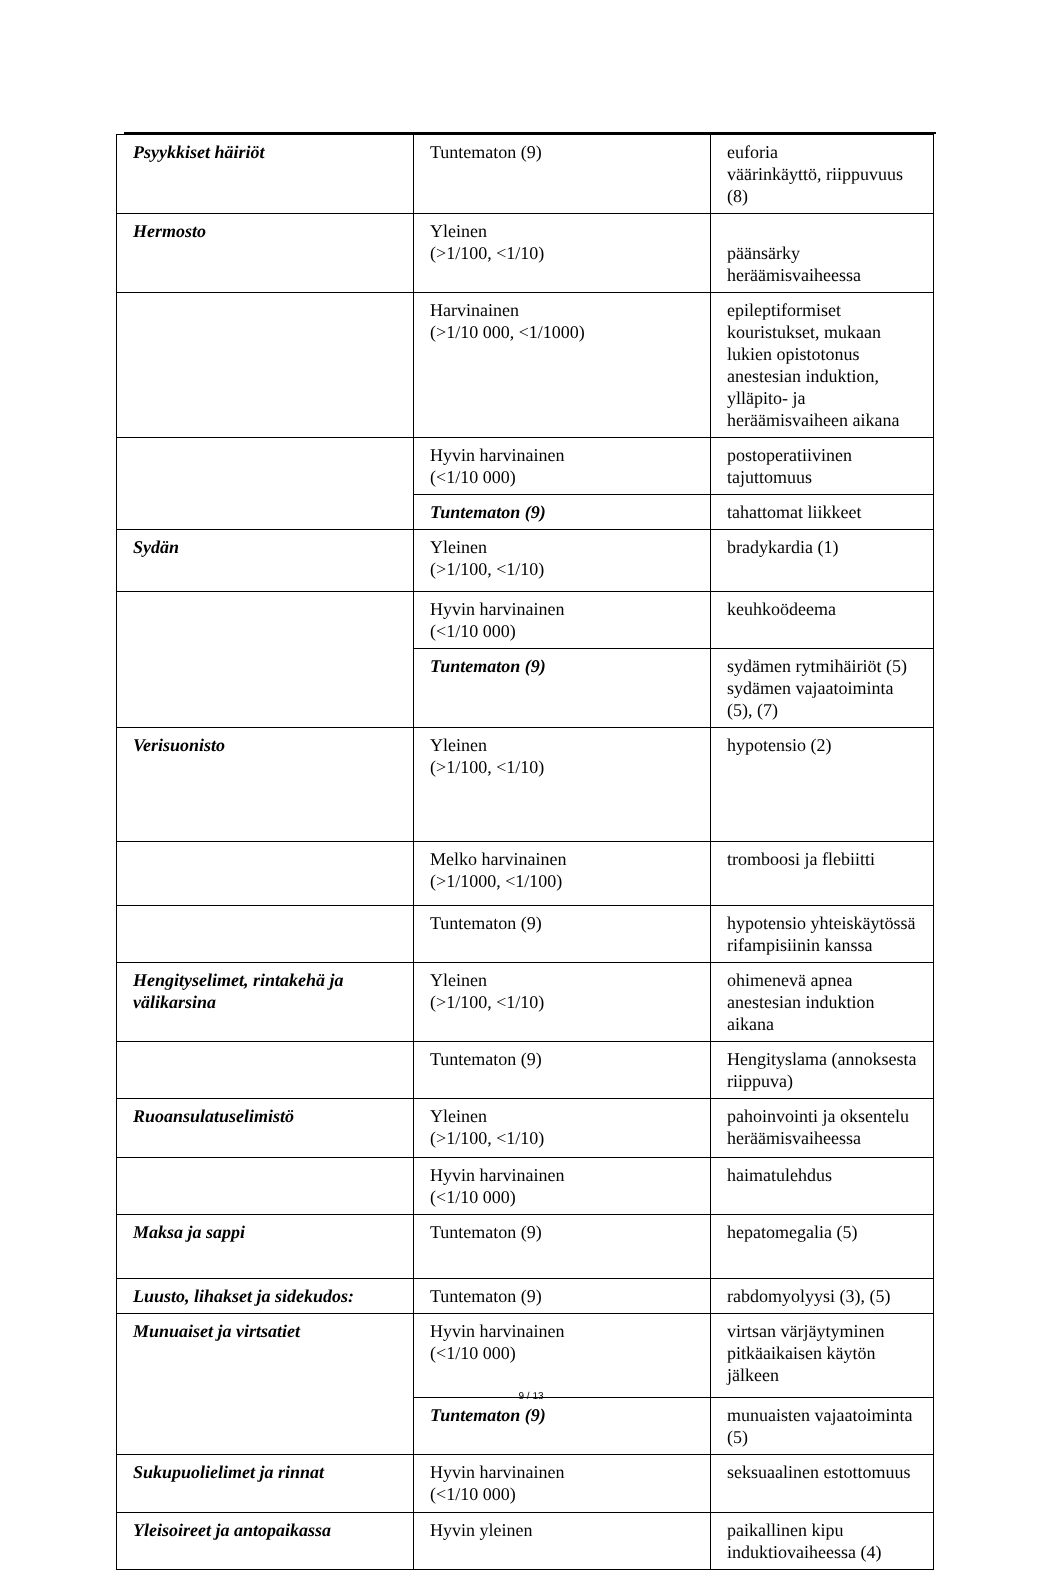| Psyykkiset häiriöt | Tuntematon (9) | euforia väärinkäyttö, riippuvuus (8) |
| Hermosto | Yleinen (>1/100, <1/10) | päänsärky heräämisvaiheessa |
| | Harvinainen (>1/10 000, <1/1000) | epileptiformiset kouristukset, mukaan lukien opistotonus anestesian induktion, ylläpito- ja heräämisvaiheen aikana |
| | Hyvin harvinainen (<1/10 000) | postoperatiivinen tajuttomuus |
| | Tuntematon (9) | tahattomat liikkeet |
| Sydän | Yleinen (>1/100, <1/10) | bradykardia (1) |
| | Hyvin harvinainen (<1/10 000) | keuhkoödeema |
| | Tuntematon (9) | sydämen rytmihäiriöt (5) sydämen vajaatoiminta (5), (7) |
| Verisuonisto | Yleinen (>1/100, <1/10) | hypotensio (2) |
| | Melko harvinainen (>1/1000, <1/100) | tromboosi ja flebiitti |
| | Tuntematon (9) | hypotensio yhteiskäytössä rifampisiinin kanssa |
| Hengityselimet, rintakehä ja välikarsina | Yleinen (>1/100, <1/10) | ohimenevä apnea anestesian induktion aikana |
| | Tuntematon (9) | Hengityslama (annoksesta riippuva) |
| Ruoansulatuselimistö | Yleinen (>1/100, <1/10) | pahoinvointi ja oksentelu heräämisvaiheessa |
| | Hyvin harvinainen (<1/10 000) | haimatulehdus |
| Maksa ja sappi | Tuntematon (9) | hepatomegalia (5) |
| Luusto, lihakset ja sidekudos: | Tuntematon (9) | rabdomyolyysi (3), (5) |
| Munuaiset ja virtsatiet | Hyvin harvinainen (<1/10 000) | virtsan värjäytyminen pitkäaikaisen käytön jälkeen |
| | Tuntematon (9) | munuaisten vajaatoiminta (5) |
| Sukupuolielimet ja rinnat | Hyvin harvinainen (<1/10 000) | seksuaalinen estottomuus |
| Yleisoireet ja antopaikassa | Hyvin yleinen | paikallinen kipu induktiovaiheessa (4) |
9 / 13